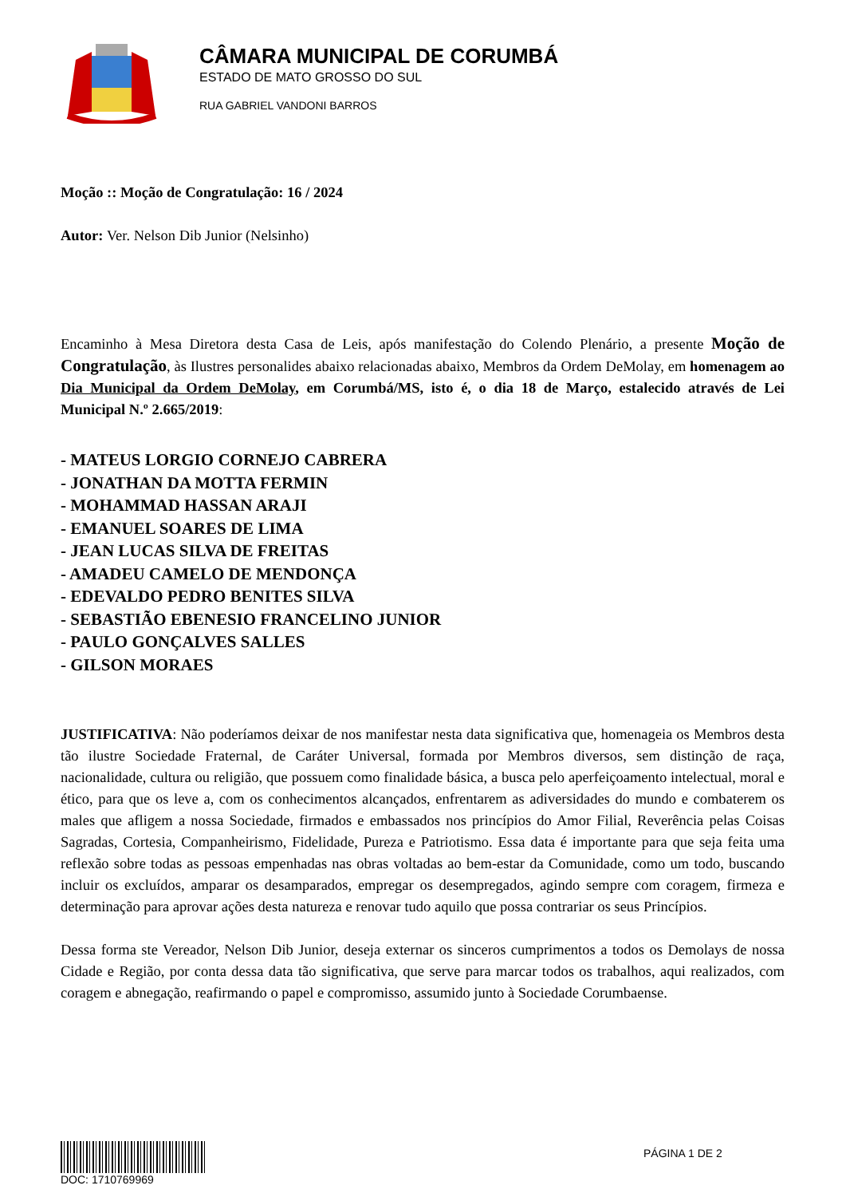CÂMARA MUNICIPAL DE CORUMBÁ
ESTADO DE MATO GROSSO DO SUL
RUA GABRIEL VANDONI BARROS
Moção :: Moção de Congratulação: 16 / 2024
Autor: Ver. Nelson Dib Junior (Nelsinho)
Encaminho à Mesa Diretora desta Casa de Leis, após manifestação do Colendo Plenário, a presente Moção de Congratulação, às Ilustres personalides abaixo relacionadas abaixo, Membros da Ordem DeMolay, em homenagem ao Dia Municipal da Ordem DeMolay, em Corumbá/MS, isto é, o dia 18 de Março, estalecido através de Lei Municipal N.º 2.665/2019:
- MATEUS LORGIO CORNEJO CABRERA
- JONATHAN DA MOTTA FERMIN
- MOHAMMAD HASSAN ARAJI
- EMANUEL SOARES DE LIMA
- JEAN LUCAS SILVA DE FREITAS
- AMADEU CAMELO DE MENDONÇA
- EDEVALDO PEDRO BENITES SILVA
- SEBASTIÃO EBENESIO FRANCELINO JUNIOR
- PAULO GONÇALVES SALLES
- GILSON MORAES
JUSTIFICATIVA: Não poderíamos deixar de nos manifestar nesta data significativa que, homenageia os Membros desta tão ilustre Sociedade Fraternal, de Caráter Universal, formada por Membros diversos, sem distinção de raça, nacionalidade, cultura ou religião, que possuem como finalidade básica, a busca pelo aperfeiçoamento intelectual, moral e ético, para que os leve a, com os conhecimentos alcançados, enfrentarem as adiversidades do mundo e combaterem os males que afligem a nossa Sociedade, firmados e embassados nos princípios do Amor Filial, Reverência pelas Coisas Sagradas, Cortesia, Companheirismo, Fidelidade, Pureza e Patriotismo. Essa data é importante para que seja feita uma reflexão sobre todas as pessoas empenhadas nas obras voltadas ao bem-estar da Comunidade, como um todo, buscando incluir os excluídos, amparar os desamparados, empregar os desempregados, agindo sempre com coragem, firmeza e determinação para aprovar ações desta natureza e renovar tudo aquilo que possa contrariar os seus Princípios.
Dessa forma ste Vereador, Nelson Dib Junior, deseja externar os sinceros cumprimentos a todos os Demolays de nossa Cidade e Região, por conta dessa data tão significativa, que serve para marcar todos os trabalhos, aqui realizados, com coragem e abnegação, reafirmando o papel e compromisso, assumido junto à Sociedade Corumbaense.
DOC: 1710769969 PÁGINA 1 DE 2